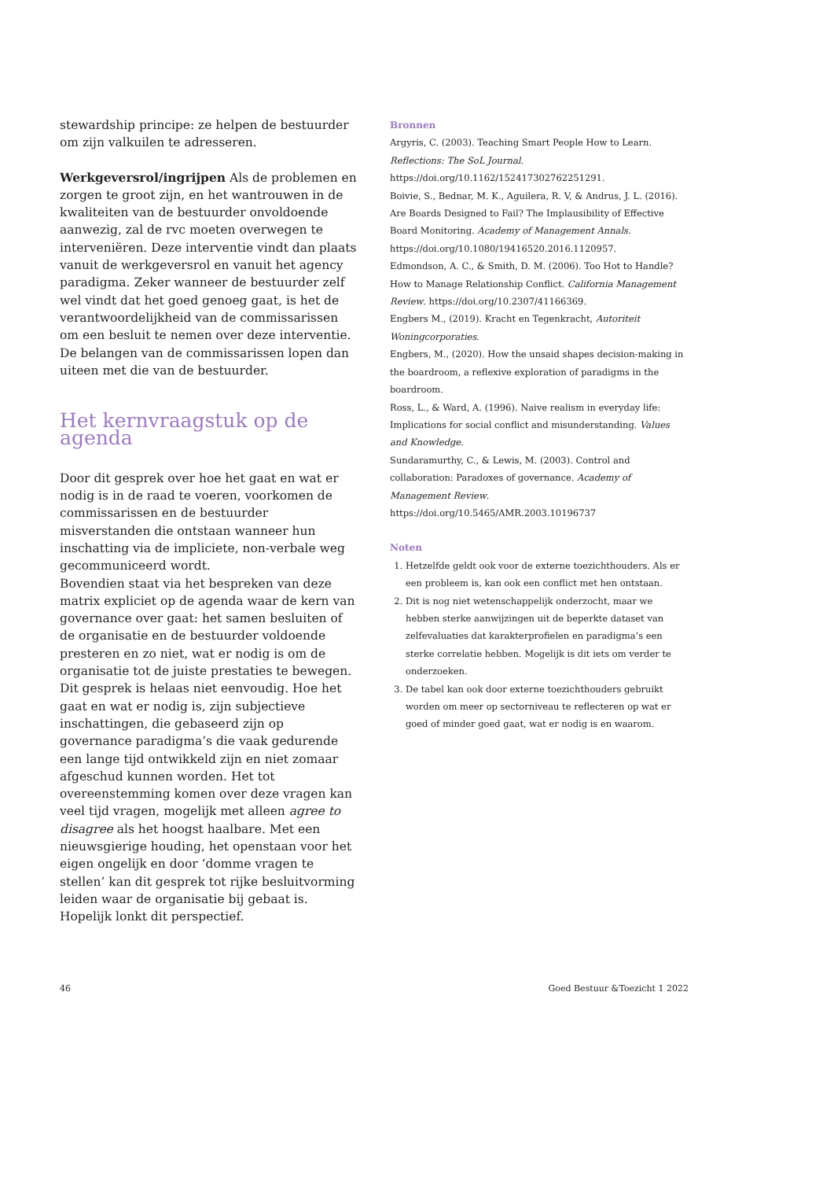stewardship principe: ze helpen de bestuurder om zijn valkuilen te adresseren.
Werkgeversrol/ingrijpen Als de problemen en zorgen te groot zijn, en het wantrouwen in de kwaliteiten van de bestuurder onvoldoende aanwezig, zal de rvc moeten overwegen te interveniëren. Deze interventie vindt dan plaats vanuit de werkgeversrol en vanuit het agency paradigma. Zeker wanneer de bestuurder zelf wel vindt dat het goed genoeg gaat, is het de verantwoordelijkheid van de commissarissen om een besluit te nemen over deze interventie. De belangen van de commissarissen lopen dan uiteen met die van de bestuurder.
Het kernvraagstuk op de agenda
Door dit gesprek over hoe het gaat en wat er nodig is in de raad te voeren, voorkomen de commissarissen en de bestuurder misverstanden die ontstaan wanneer hun inschatting via de impliciete, non-verbale weg gecommuniceerd wordt.
Bovendien staat via het bespreken van deze matrix expliciet op de agenda waar de kern van governance over gaat: het samen besluiten of de organisatie en de bestuurder voldoende presteren en zo niet, wat er nodig is om de organisatie tot de juiste prestaties te bewegen. Dit gesprek is helaas niet eenvoudig. Hoe het gaat en wat er nodig is, zijn subjectieve inschattingen, die gebaseerd zijn op governance paradigma’s die vaak gedurende een lange tijd ontwikkeld zijn en niet zomaar afgeschud kunnen worden. Het tot overeenstemming komen over deze vragen kan veel tijd vragen, mogelijk met alleen agree to disagree als het hoogst haalbare. Met een nieuwsgierige houding, het openstaan voor het eigen ongelijk en door ‘domme vragen te stellen’ kan dit gesprek tot rijke besluitvorming leiden waar de organisatie bij gebaat is. Hopelijk lonkt dit perspectief.
Bronnen
Argyris, C. (2003). Teaching Smart People How to Learn. Reflections: The SoL Journal. https://doi.org/10.1162/152417302762251291.
Boivie, S., Bednar, M. K., Aguilera, R. V, & Andrus, J. L. (2016). Are Boards Designed to Fail? The Implausibility of Effective Board Monitoring. Academy of Management Annals. https://doi.org/10.1080/19416520.2016.1120957.
Edmondson, A. C., & Smith, D. M. (2006). Too Hot to Handle? How to Manage Relationship Conflict. California Management Review. https://doi.org/10.2307/41166369.
Engbers M., (2019). Kracht en Tegenkracht, Autoriteit Woningcorporaties.
Engbers, M., (2020). How the unsaid shapes decision-making in the boardroom, a reflexive exploration of paradigms in the boardroom.
Ross, L., & Ward, A. (1996). Naive realism in everyday life: Implications for social conflict and misunderstanding. Values and Knowledge.
Sundaramurthy, C., & Lewis, M. (2003). Control and collaboration: Paradoxes of governance. Academy of Management Review. https://doi.org/10.5465/AMR.2003.10196737
Noten
1. Hetzelfde geldt ook voor de externe toezichthouders. Als er een probleem is, kan ook een conflict met hen ontstaan.
2. Dit is nog niet wetenschappelijk onderzocht, maar we hebben sterke aanwijzingen uit de beperkte dataset van zelfevaluaties dat karakterprofielen en paradigma’s een sterke correlatie hebben. Mogelijk is dit iets om verder te onderzoeken.
3. De tabel kan ook door externe toezichthouders gebruikt worden om meer op sectorniveau te reflecteren op wat er goed of minder goed gaat, wat er nodig is en waarom.
46 Goed Bestuur &Toezicht 1 2022